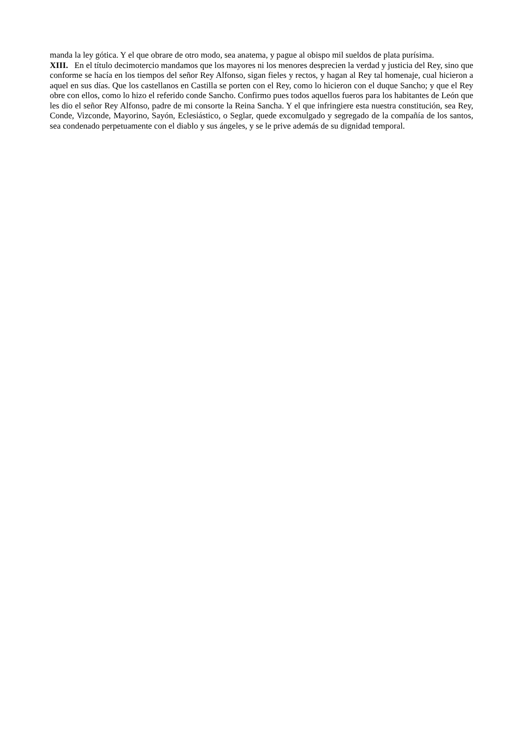manda la ley gótica. Y el que obrare de otro modo, sea anatema, y pague al obispo mil sueldos de plata purísima.
XIII. En el título decimotercio mandamos que los mayores ni los menores desprecien la verdad y justicia del Rey, sino que conforme se hacía en los tiempos del señor Rey Alfonso, sigan fieles y rectos, y hagan al Rey tal homenaje, cual hicieron a aquel en sus días. Que los castellanos en Castilla se porten con el Rey, como lo hicieron con el duque Sancho; y que el Rey obre con ellos, como lo hizo el referido conde Sancho. Confirmo pues todos aquellos fueros para los habitantes de León que les dio el señor Rey Alfonso, padre de mi consorte la Reina Sancha. Y el que infringiere esta nuestra constitución, sea Rey, Conde, Vizconde, Mayorino, Sayón, Eclesiástico, o Seglar, quede excomulgado y segregado de la compañía de los santos, sea condenado perpetuamente con el diablo y sus ángeles, y se le prive además de su dignidad temporal.